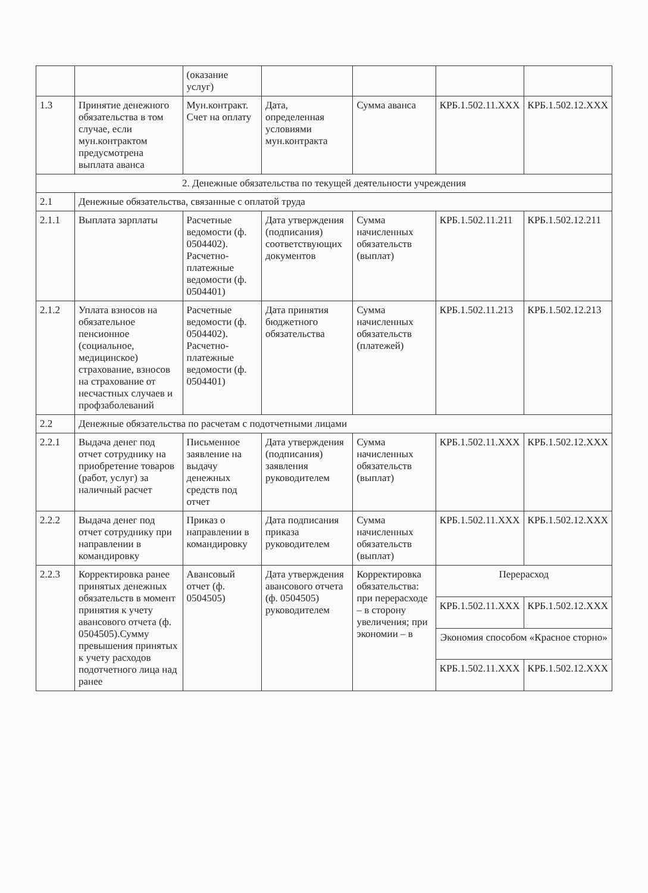| | | (оказание услуг) | | | | |
| 1.3 | Принятие денежного обязательства в том случае, если мун.контрактом предусмотрена выплата аванса | Мун.контракт. Счет на оплату | Дата, определенная условиями мун.контракта | Сумма аванса | КРБ.1.502.11.XXX | КРБ.1.502.12.XXX |
| 2. Денежные обязательства по текущей деятельности учреждения | | | | | | |
| 2.1 | Денежные обязательства, связанные с оплатой труда | | | | | |
| 2.1.1 | Выплата зарплаты | Расчетные ведомости (ф. 0504402). Расчетно-платежные ведомости (ф. 0504401) | Дата утверждения (подписания) соответствующих документов | Сумма начисленных обязательств (выплат) | КРБ.1.502.11.211 | КРБ.1.502.12.211 |
| 2.1.2 | Уплата взносов на обязательное пенсионное (социальное, медицинское) страхование, взносов на страхование от несчастных случаев и профзаболеваний | Расчетные ведомости (ф. 0504402). Расчетно-платежные ведомости (ф. 0504401) | Дата принятия бюджетного обязательства | Сумма начисленных обязательств (платежей) | КРБ.1.502.11.213 | КРБ.1.502.12.213 |
| 2.2 | Денежные обязательства по расчетам с подотчетными лицами | | | | | |
| 2.2.1 | Выдача денег под отчет сотруднику на приобретение товаров (работ, услуг) за наличный расчет | Письменное заявление на выдачу денежных средств под отчет | Дата утверждения (подписания) заявления руководителем | Сумма начисленных обязательств (выплат) | КРБ.1.502.11.XXX | КРБ.1.502.12.XXX |
| 2.2.2 | Выдача денег под отчет сотруднику при направлении в командировку | Приказ о направлении в командировку | Дата подписания приказа руководителем | Сумма начисленных обязательств (выплат) | КРБ.1.502.11.XXX | КРБ.1.502.12.XXX |
| 2.2.3 | Корректировка ранее принятых денежных обязательств в момент принятия к учету авансового отчета (ф. 0504505).Сумму превышения принятых к учету расходов подотчетного лица над ранее | Авансовый отчет (ф. 0504505) | Дата утверждения авансового отчета (ф. 0504505) руководителем | Корректировка обязательства: при перерасходе – в сторону увеличения; при экономии – в | Перерасход | |
| | | | | | КРБ.1.502.11.XXX | КРБ.1.502.12.XXX |
| | | | | | Экономия способом «Красное сторно» | |
| | | | | | КРБ.1.502.11.XXX | КРБ.1.502.12.XXX |